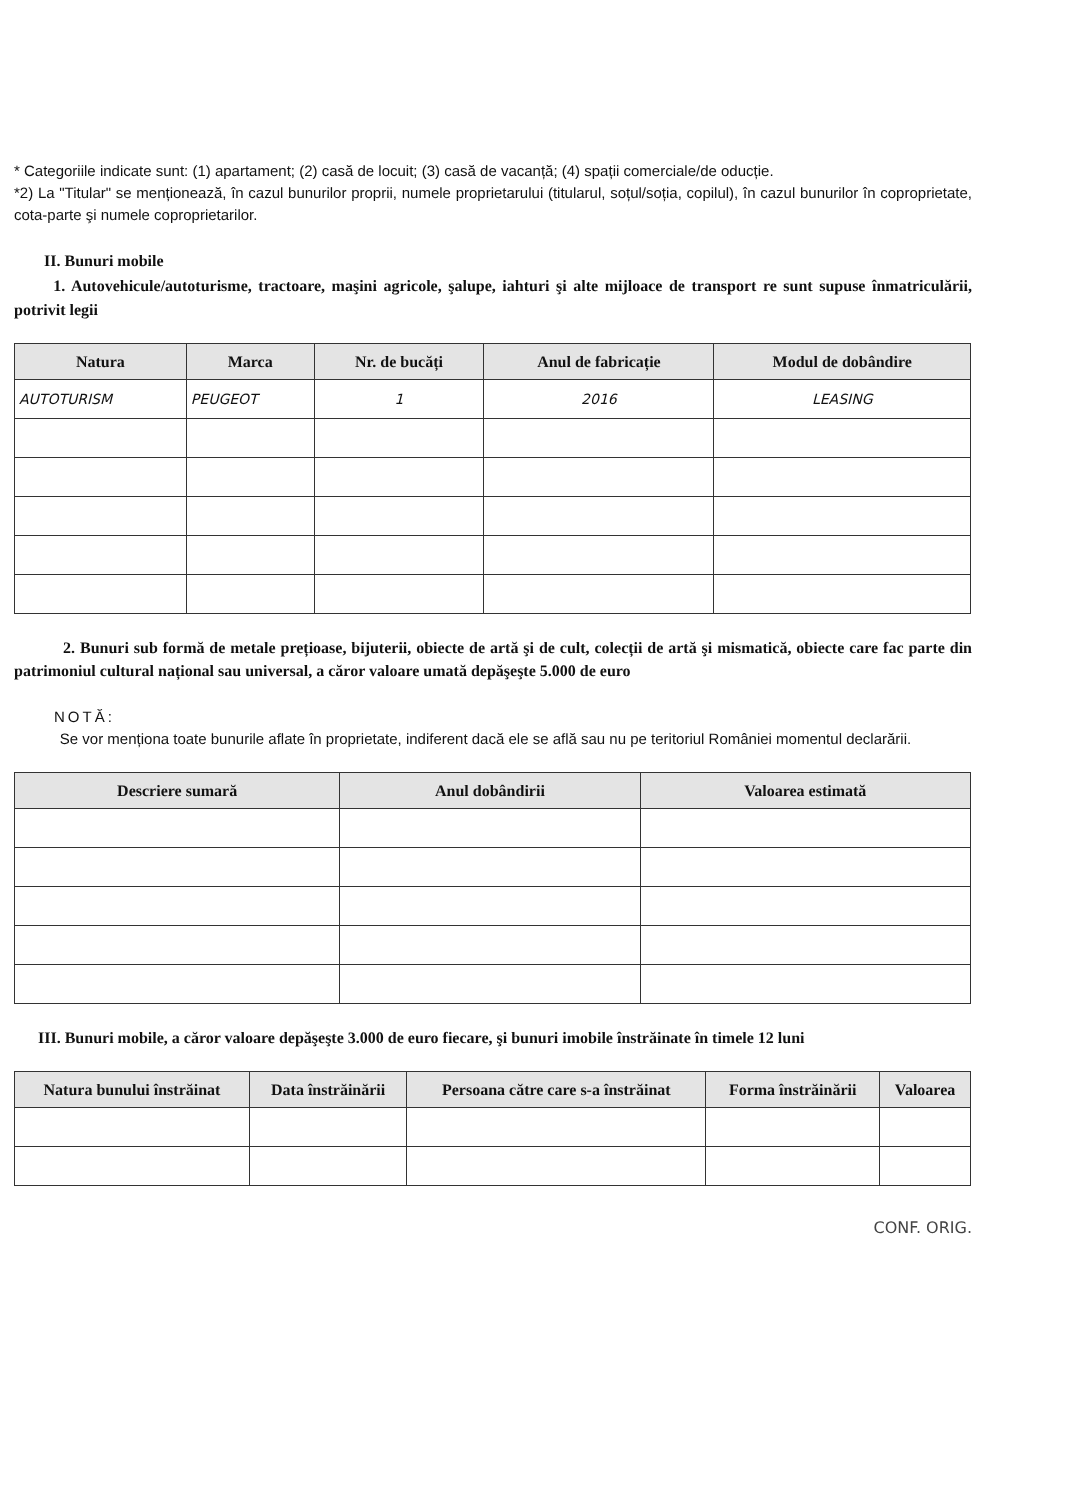* Categoriile indicate sunt: (1) apartament; (2) casă de locuit; (3) casă de vacanță; (4) spații comerciale/de oducție.
*2) La "Titular" se menționează, în cazul bunurilor proprii, numele proprietarului (titularul, soțul/soția, copilul), în cazul bunurilor în coproprietate, cota-parte şi numele coproprietarilor.
II. Bunuri mobile
1. Autovehicule/autoturisme, tractoare, maşini agricole, şalupe, iahturi şi alte mijloace de transport re sunt supuse înmatriculării, potrivit legii
| Natura | Marca | Nr. de bucăți | Anul de fabricație | Modul de dobândire |
| --- | --- | --- | --- | --- |
| AUTOTURISM | PEUGEOT | 1 | 2016 | LEASING |
2. Bunuri sub formă de metale prețioase, bijuterii, obiecte de artă şi de cult, colecții de artă şi mismatică, obiecte care fac parte din patrimoniul cultural național sau universal, a căror valoare umată depăşeşte 5.000 de euro
NOTĂ:
Se vor menționa toate bunurile aflate în proprietate, indiferent dacă ele se află sau nu pe teritoriul României momentul declarării.
| Descriere sumară | Anul dobândirii | Valoarea estimată |
| --- | --- | --- |
III. Bunuri mobile, a căror valoare depăşeşte 3.000 de euro fiecare, şi bunuri imobile înstrăinate în timele 12 luni
| Natura bunului înstrăinat | Data înstrăinării | Persoana către care s-a înstrăinat | Forma înstrăinării | Valoarea |
| --- | --- | --- | --- | --- |
CONF. ORIG.